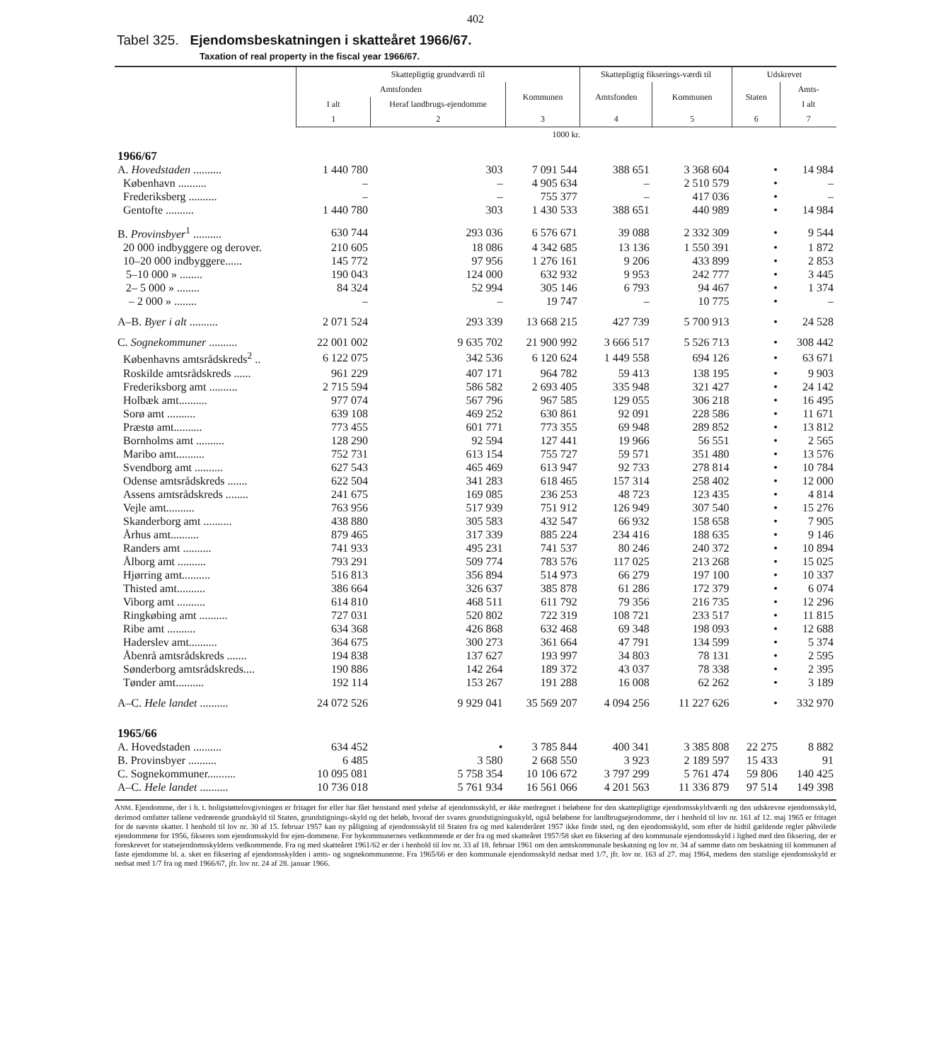402
Tabel 325. Ejendomsbeskatningen i skatteåret 1966/67.
Taxation of real property in the fiscal year 1966/67.
| | Skattepligtig grundværdi til | | | Skattepligtig fikserings-værdi til | | Udskrevet | |
| --- | --- | --- | --- | --- | --- | --- | --- |
| | Amtsfonden | | Kommunen | Amtsfonden | Kommunen | Staten | Amts- |
| | I alt | Heraf landbrugs-ejendomme | | | | | I alt |
| | 1 | 2 | 3 | 4 | 5 | 6 | 7 |
| | 1000 kr. | | | | | | |
| 1966/67 | | | | | | | |
| A. Hovedstaden .......... | 1 440 780 | 303 | 7 091 544 | 388 651 | 3 368 604 | • | 14 984 |
| København .......... | – | – | 4 905 634 | – | 2 510 579 | • | – |
| Frederiksberg .......... | – | – | 755 377 | – | 417 036 | • | – |
| Gentofte .......... | 1 440 780 | 303 | 1 430 533 | 388 651 | 440 989 | • | 14 984 |
| B. Provinsbyer<sup>1</sup> .......... | 630 744 | 293 036 | 6 576 671 | 39 088 | 2 332 309 | • | 9 544 |
| 20 000 indbyggere og derover. | 210 605 | 18 086 | 4 342 685 | 13 136 | 1 550 391 | • | 1 872 |
| 10–20 000 indbyggere...... | 145 772 | 97 956 | 1 276 161 | 9 206 | 433 899 | • | 2 853 |
| 5–10 000 » ........ | 190 043 | 124 000 | 632 932 | 9 953 | 242 777 | • | 3 445 |
| 2– 5 000 » ........ | 84 324 | 52 994 | 305 146 | 6 793 | 94 467 | • | 1 374 |
| – 2 000 » ........ | – | – | 19 747 | – | 10 775 | • | – |
| A–B. Byer i alt .......... | 2 071 524 | 293 339 | 13 668 215 | 427 739 | 5 700 913 | • | 24 528 |
| C. Sognekommuner .......... | 22 001 002 | 9 635 702 | 21 900 992 | 3 666 517 | 5 526 713 | • | 308 442 |
| Københavns amtsrådskreds<sup>2</sup> .. | 6 122 075 | 342 536 | 6 120 624 | 1 449 558 | 694 126 | • | 63 671 |
| Roskilde amtsrådskreds ...... | 961 229 | 407 171 | 964 782 | 59 413 | 138 195 | • | 9 903 |
| Frederiksborg amt .......... | 2 715 594 | 586 582 | 2 693 405 | 335 948 | 321 427 | • | 24 142 |
| Holbæk amt.......... | 977 074 | 567 796 | 967 585 | 129 055 | 306 218 | • | 16 495 |
| Sorø amt .......... | 639 108 | 469 252 | 630 861 | 92 091 | 228 586 | • | 11 671 |
| Præstø amt.......... | 773 455 | 601 771 | 773 355 | 69 948 | 289 852 | • | 13 812 |
| Bornholms amt .......... | 128 290 | 92 594 | 127 441 | 19 966 | 56 551 | • | 2 565 |
| Maribo amt.......... | 752 731 | 613 154 | 755 727 | 59 571 | 351 480 | • | 13 576 |
| Svendborg amt .......... | 627 543 | 465 469 | 613 947 | 92 733 | 278 814 | • | 10 784 |
| Odense amtsrådskreds ....... | 622 504 | 341 283 | 618 465 | 157 314 | 258 402 | • | 12 000 |
| Assens amtsrådskreds ........ | 241 675 | 169 085 | 236 253 | 48 723 | 123 435 | • | 4 814 |
| Vejle amt.......... | 763 956 | 517 939 | 751 912 | 126 949 | 307 540 | • | 15 276 |
| Skanderborg amt .......... | 438 880 | 305 583 | 432 547 | 66 932 | 158 658 | • | 7 905 |
| Århus amt.......... | 879 465 | 317 339 | 885 224 | 234 416 | 188 635 | • | 9 146 |
| Randers amt .......... | 741 933 | 495 231 | 741 537 | 80 246 | 240 372 | • | 10 894 |
| Ålborg amt .......... | 793 291 | 509 774 | 783 576 | 117 025 | 213 268 | • | 15 025 |
| Hjørring amt.......... | 516 813 | 356 894 | 514 973 | 66 279 | 197 100 | • | 10 337 |
| Thisted amt.......... | 386 664 | 326 637 | 385 878 | 61 286 | 172 379 | • | 6 074 |
| Viborg amt .......... | 614 810 | 468 511 | 611 792 | 79 356 | 216 735 | • | 12 296 |
| Ringkøbing amt .......... | 727 031 | 520 802 | 722 319 | 108 721 | 233 517 | • | 11 815 |
| Ribe amt .......... | 634 368 | 426 868 | 632 468 | 69 348 | 198 093 | • | 12 688 |
| Haderslev amt.......... | 364 675 | 300 273 | 361 664 | 47 791 | 134 599 | • | 5 374 |
| Åbenrå amtsrådskreds ....... | 194 838 | 137 627 | 193 997 | 34 803 | 78 131 | • | 2 595 |
| Sønderborg amtsrådskreds.... | 190 886 | 142 264 | 189 372 | 43 037 | 78 338 | • | 2 395 |
| Tønder amt.......... | 192 114 | 153 267 | 191 288 | 16 008 | 62 262 | • | 3 189 |
| A–C. Hele landet .......... | 24 072 526 | 9 929 041 | 35 569 207 | 4 094 256 | 11 227 626 | • | 332 970 |
| 1965/66 | | | | | | | |
| A. Hovedstaden .......... | 634 452 | • | 3 785 844 | 400 341 | 3 385 808 | 22 275 | 8 882 |
| B. Provinsbyer .......... | 6 485 | 3 580 | 2 668 550 | 3 923 | 2 189 597 | 15 433 | 91 |
| C. Sognekommuner.......... | 10 095 081 | 5 758 354 | 10 106 672 | 3 797 299 | 5 761 474 | 59 806 | 140 425 |
| A–C. Hele landet .......... | 10 736 018 | 5 761 934 | 16 561 066 | 4 201 563 | 11 336 879 | 97 514 | 149 398 |
ANM. Ejendomme, der i h. t. boligstøttelovgivningen er fritaget for eller har fået henstand med ydelse af ejendomsskyld, er ikke medregnet i beløbene for den skattepligtige ejendomsskyldværdi og den udskrevne ejendomsskyld, derimod omfatter tallene vedrørende grundskyld til Staten, grundstignings-skyld og det beløb, hvoraf der svares grundstigningsskyld, også beløbene for landbrugsejendomme, der i henhold til lov nr. 161 af 12. maj 1965 er fritaget for de nævnte skatter. I henhold til lov nr. 30 af 15. februar 1957 kan ny påligning af ejendomsskyld til Staten fra og med kalenderåret 1957 ikke finde sted, og den ejendomsskyld, som efter de hidtil gældende regler påhvilede ejendommene for 1956, fikseres som ejendomsskyld for ejen-dommene. For bykommunernes vedkommende er der fra og med skatteåret 1957/58 sket en fiksering af den kommunale ejendomsskyld i lighed med den fiksering, der er foreskrevet for statsejendomsskyldens vedkommende. Fra og med skatteåret 1961/62 er der i henhold til lov nr. 33 af 18. februar 1961 om den amtskommunale beskatning og lov nr. 34 af samme dato om beskatning til kommunen af faste ejendomme bl. a. sket en fiksering af ejendomsskylden i amts- og sognekommunerne. Fra 1965/66 er den kommunale ejendomsskyld nedsat med 1/7, jfr. lov nr. 163 af 27. maj 1964, medens den statslige ejendomsskyld er nedsat med 1/7 fra og med 1966/67, jfr. lov nr. 24 af 28. januar 1966.